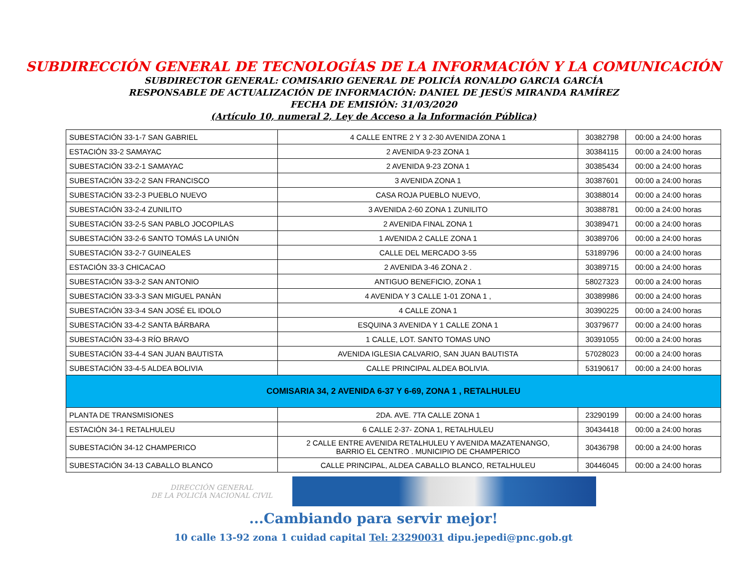SUBDIRECCIÓN GENERAL DE TECNOLOGÍAS DE LA INFORMACIÓN Y LA COMUNICACIÓN
SUBDIRECTOR GENERAL: COMISARIO GENERAL DE POLICÍA RONALDO GARCIA GARCÍA
RESPONSABLE DE ACTUALIZACIÓN DE INFORMACIÓN: DANIEL DE JESÚS MIRANDA RAMÍREZ
FECHA DE EMISIÓN: 31/03/2020
(Artículo 10, numeral 2, Ley de Acceso a la Información Pública)
| SUBESTACIÓN 33-1-7 SAN GABRIEL | 4 CALLE ENTRE 2 Y 3 2-30 AVENIDA ZONA 1 | 30382798 | 00:00 a 24:00 horas |
| ESTACIÓN 33-2 SAMAYAC | 2 AVENIDA 9-23 ZONA 1 | 30384115 | 00:00 a 24:00 horas |
| SUBESTACIÓN 33-2-1 SAMAYAC | 2 AVENIDA 9-23 ZONA 1 | 30385434 | 00:00 a 24:00 horas |
| SUBESTACIÓN 33-2-2 SAN FRANCISCO | 3 AVENIDA ZONA 1 | 30387601 | 00:00 a 24:00 horas |
| SUBESTACIÓN 33-2-3 PUEBLO NUEVO | CASA ROJA PUEBLO NUEVO, | 30388014 | 00:00 a 24:00 horas |
| SUBESTACIÓN 33-2-4 ZUNILITO | 3 AVENIDA 2-60 ZONA 1 ZUNILITO | 30388781 | 00:00 a 24:00 horas |
| SUBESTACIÓN 33-2-5 SAN PABLO JOCOPILAS | 2 AVENIDA FINAL ZONA 1 | 30389471 | 00:00 a 24:00 horas |
| SUBESTACIÓN 33-2-6 SANTO TOMÁS LA UNIÓN | 1 AVENIDA 2 CALLE ZONA 1 | 30389706 | 00:00 a 24:00 horas |
| SUBESTACIÓN 33-2-7 GUINEALES | CALLE DEL MERCADO 3-55 | 53189796 | 00:00 a 24:00 horas |
| ESTACIÓN 33-3 CHICACAO | 2 AVENIDA 3-46 ZONA 2 . | 30389715 | 00:00 a 24:00 horas |
| SUBESTACIÓN 33-3-2 SAN ANTONIO | ANTIGUO BENEFICIO, ZONA 1 | 58027323 | 00:00 a 24:00 horas |
| SUBESTACIÓN 33-3-3 SAN MIGUEL PANÀN | 4 AVENIDA Y 3 CALLE 1-01 ZONA 1 , | 30389986 | 00:00 a 24:00 horas |
| SUBESTACIÓN 33-3-4 SAN JOSÉ EL IDOLO | 4 CALLE ZONA 1 | 30390225 | 00:00 a 24:00 horas |
| SUBESTACIÓN 33-4-2 SANTA BÁRBARA | ESQUINA 3 AVENIDA Y 1 CALLE ZONA 1 | 30379677 | 00:00 a 24:00 horas |
| SUBESTACIÓN 33-4-3 RÍO BRAVO | 1 CALLE, LOT. SANTO TOMAS UNO | 30391055 | 00:00 a 24:00 horas |
| SUBESTACIÓN 33-4-4 SAN JUAN BAUTISTA | AVENIDA IGLESIA CALVARIO, SAN JUAN BAUTISTA | 57028023 | 00:00 a 24:00 horas |
| SUBESTACIÓN 33-4-5 ALDEA BOLIVIA | CALLE PRINCIPAL ALDEA BOLIVIA. | 53190617 | 00:00 a 24:00 horas |
| COMISARIA 34, 2 AVENIDA 6-37 Y 6-69, ZONA 1 , RETALHULEU | | | |
| PLANTA DE TRANSMISIONES | 2DA. AVE. 7TA CALLE ZONA 1 | 23290199 | 00:00 a 24:00 horas |
| ESTACIÓN 34-1 RETALHULEU | 6 CALLE 2-37- ZONA 1, RETALHULEU | 30434418 | 00:00 a 24:00 horas |
| SUBESTACIÓN 34-12 CHAMPERICO | 2 CALLE ENTRE AVENIDA RETALHULEU Y AVENIDA MAZATENANGO, BARRIO EL CENTRO . MUNICIPIO DE CHAMPERICO | 30436798 | 00:00 a 24:00 horas |
| SUBESTACIÓN 34-13 CABALLO BLANCO | CALLE PRINCIPAL, ALDEA CABALLO BLANCO, RETALHULEU | 30446045 | 00:00 a 24:00 horas |
DIRECCIÓN GENERAL
DE LA POLICÍA NACIONAL CIVIL
...Cambiando para servir mejor!
10 calle 13-92 zona 1 cuidad capital Tel: 23290031 dipu.jepedi@pnc.gob.gt